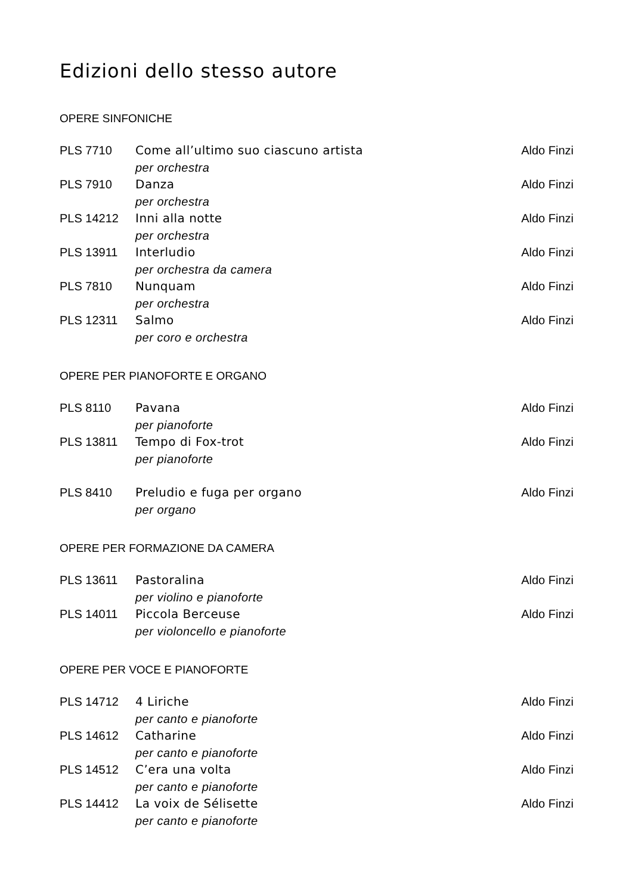Edizioni dello stesso autore
OPERE SINFONICHE
| PLS 7710 | Come all’ultimo suo ciascuno artista per orchestra | Aldo Finzi |
| PLS 7910 | Danza per orchestra | Aldo Finzi |
| PLS 14212 | Inni alla notte per orchestra | Aldo Finzi |
| PLS 13911 | Interludio per orchestra da camera | Aldo Finzi |
| PLS 7810 | Nunquam per orchestra | Aldo Finzi |
| PLS 12311 | Salmo per coro e orchestra | Aldo Finzi |
OPERE PER PIANOFORTE E ORGANO
| PLS 8110 | Pavana per pianoforte | Aldo Finzi |
| PLS 13811 | Tempo di Fox-trot per pianoforte | Aldo Finzi |
| PLS 8410 | Preludio e fuga per organo per organo | Aldo Finzi |
OPERE PER FORMAZIONE DA CAMERA
| PLS 13611 | Pastoralina per violino e pianoforte | Aldo Finzi |
| PLS 14011 | Piccola Berceuse per violoncello e pianoforte | Aldo Finzi |
OPERE PER VOCE E PIANOFORTE
| PLS 14712 | 4 Liriche per canto e pianoforte | Aldo Finzi |
| PLS 14612 | Catharine per canto e pianoforte | Aldo Finzi |
| PLS 14512 | C’era una volta per canto e pianoforte | Aldo Finzi |
| PLS 14412 | La voix de Sélisette per canto e pianoforte | Aldo Finzi |